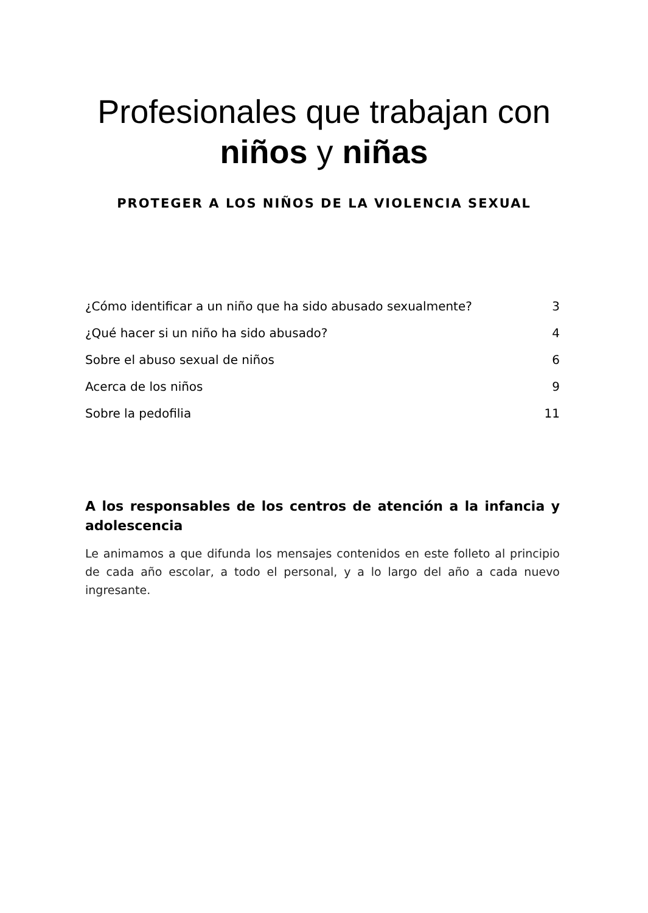Profesionales que trabajan con
niños y niñas
PROTEGER A LOS NIÑOS DE LA VIOLENCIA SEXUAL
¿Cómo identificar a un niño que ha sido abusado sexualmente? 3
¿Qué hacer si un niño ha sido abusado? 4
Sobre el abuso sexual de niños 6
Acerca de los niños 9
Sobre la pedofilia 11
A los responsables de los centros de atención a la infancia y adolescencia
Le animamos a que difunda los mensajes contenidos en este folleto al principio de cada año escolar, a todo el personal, y a lo largo del año a cada nuevo ingresante.